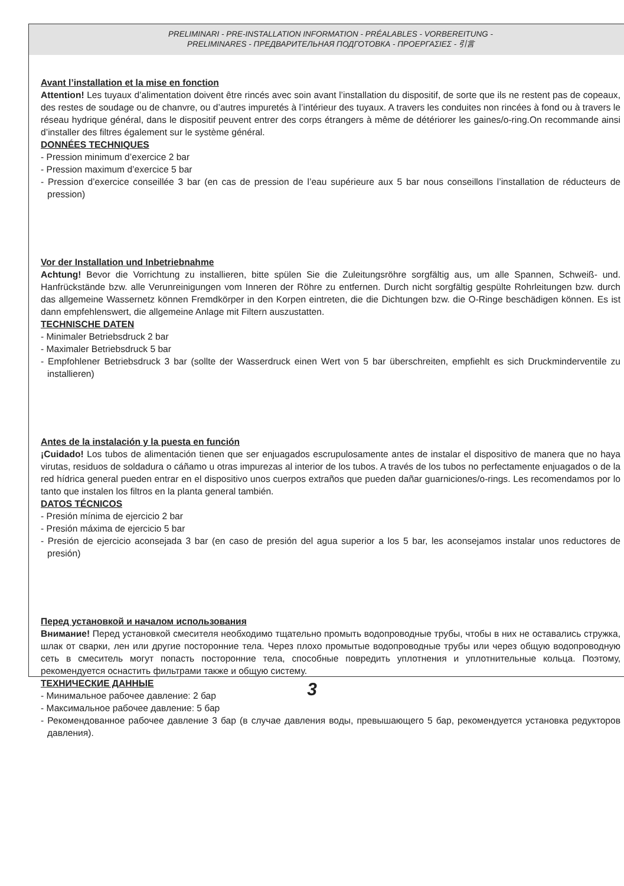PRELIMINARI - PRE-INSTALLATION INFORMATION - PRÉALABLES - VORBEREITUNG -
PRELIMINARES - ПРЕДВАРИТЕЛЬНАЯ ПОДГОТОВКА - ΠΡΟΕΡΓΑΣΙΕΣ - 引言
Avant l’installation et la mise en fonction
Attention! Les tuyaux d’alimentation doivent être rincés avec soin avant l’installation du dispositif, de sorte que ils ne restent pas de copeaux, des restes de soudage ou de chanvre, ou d’autres impuretés à l’intérieur des tuyaux. A travers les conduites non rincées à fond ou à travers le réseau hydrique général, dans le dispositif peuvent entrer des corps étrangers à même de détériorer les gaines/o-ring.On recommande ainsi d’installer des filtres également sur le système général.
DONNÉES TECHNIQUES
- Pression minimum d’exercice 2 bar
- Pression maximum d’exercice 5 bar
- Pression d’exercice conseillée 3 bar (en cas de pression de l’eau supérieure aux 5 bar nous conseillons l’installation de réducteurs de pression)
Vor der Installation und Inbetriebnahme
Achtung! Bevor die Vorrichtung zu installieren, bitte spülen Sie die Zuleitungsröhre sorgfältig aus, um alle Spannen, Schweiß- und. Hanfrückstände bzw. alle Verunreinigungen vom Inneren der Röhre zu entfernen. Durch nicht sorgfältig gespülte Rohrleitungen bzw. durch das allgemeine Wassernetz können Fremdkörper in den Korpen eintreten, die die Dichtungen bzw. die O-Ringe beschädigen können. Es ist dann empfehlenswert, die allgemeine Anlage mit Filtern auszustatten.
TECHNISCHE DATEN
- Minimaler Betriebsdruck 2 bar
- Maximaler Betriebsdruck 5 bar
- Empfohlener Betriebsdruck 3 bar (sollte der Wasserdruck einen Wert von 5 bar überschreiten, empfiehlt es sich Druckminderventile zu installieren)
Antes de la instalación y la puesta en función
¡Cuidado! Los tubos de alimentación tienen que ser enjuagados escrupulosamente antes de instalar el dispositivo de manera que no haya virutas, residuos de soldadura o cáñamo u otras impurezas al interior de los tubos. A través de los tubos no perfectamente enjuagados o de la red hídrica general pueden entrar en el dispositivo unos cuerpos extraños que pueden dañar guarniciones/o-rings. Les recomendamos por lo tanto que instalen los filtros en la planta general también.
DATOS TÉCNICOS
- Presión mínima de ejercicio 2 bar
- Presión máxima de ejercicio 5 bar
- Presión de ejercicio aconsejada 3 bar (en caso de presión del agua superior a los 5 bar, les aconsejamos instalar unos reductores de presión)
Перед установкой и началом использования
Внимание! Перед установкой смесителя необходимо тщательно промыть водопроводные трубы, чтобы в них не оставались стружка, шлак от сварки, лен или другие посторонние тела. Через плохо промытые водопроводные трубы или через общую водопроводную сеть в смеситель могут попасть посторонние тела, способные повредить уплотнения и уплотнительные кольца. Поэтому, рекомендуется оснастить фильтрами также и общую систему.
ТЕХНИЧЕСКИЕ ДАННЫЕ
- Минимальное рабочее давление: 2 бар
- Максимальное рабочее давление: 5 бар
- Рекомендованное рабочее давление 3 бар (в случае давления воды, превышающего 5 бар, рекомендуется установка редукторов давления).
3